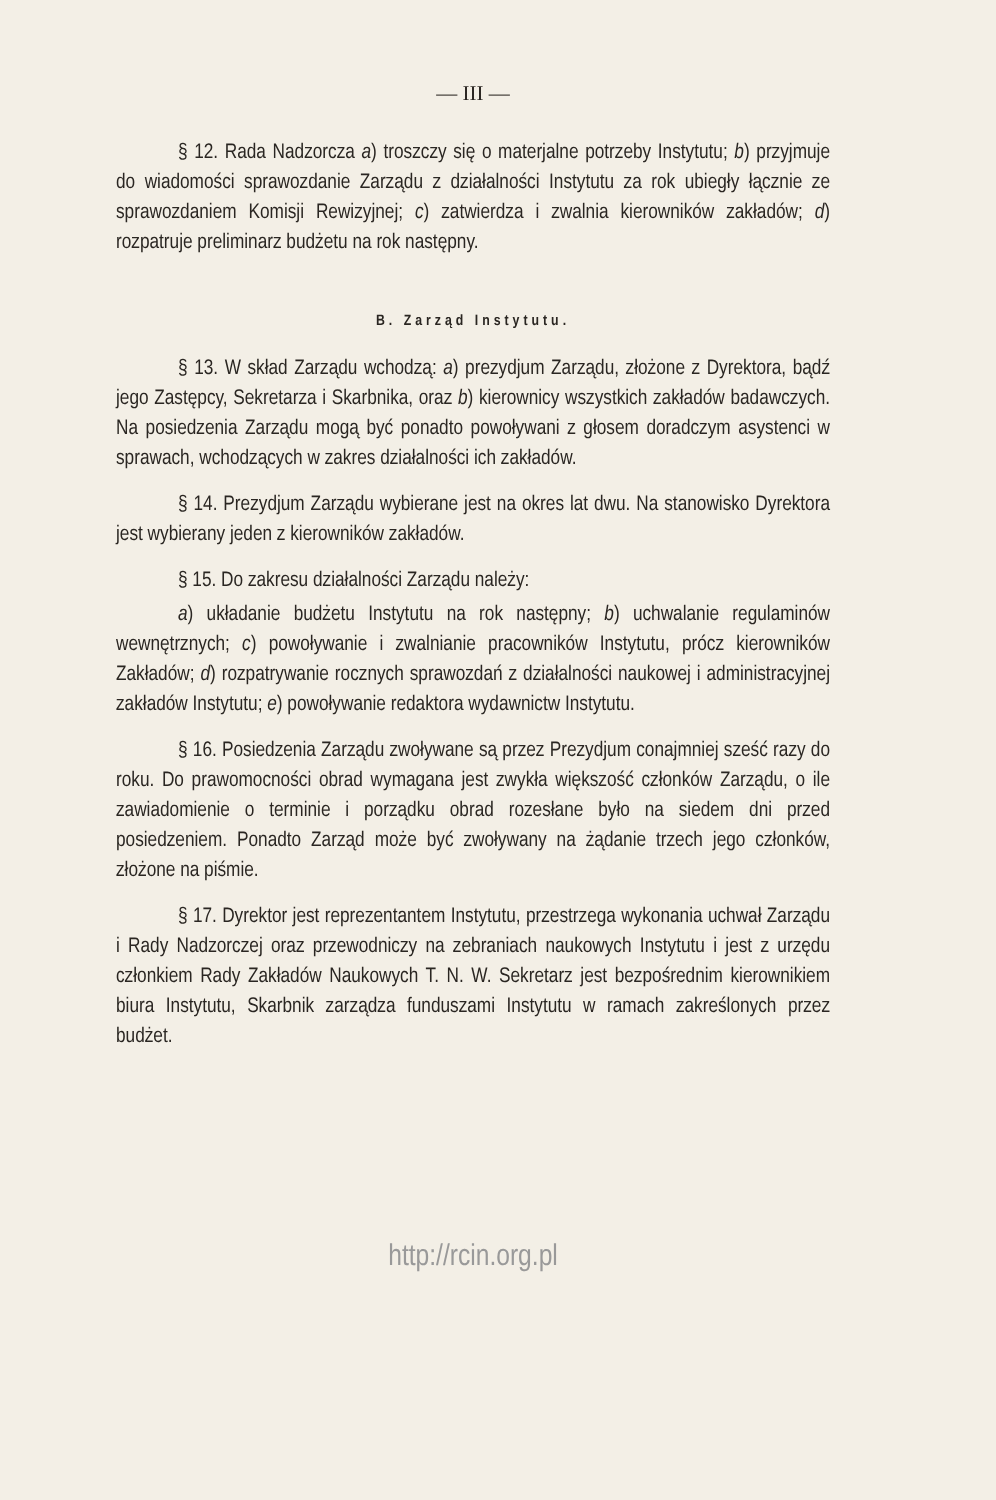— III —
§ 12. Rada Nadzorcza a) troszczy się o materjalne potrzeby Instytutu; b) przyjmuje do wiadomości sprawozdanie Zarządu z działalności Instytutu za rok ubiegły łącznie ze sprawozdaniem Komisji Rewizyjnej; c) zatwierdza i zwalnia kierowników zakładów; d) rozpatruje preliminarz budżetu na rok następny.
B. Zarząd Instytutu.
§ 13. W skład Zarządu wchodzą: a) prezydjum Zarządu, złożone z Dyrektora, bądź jego Zastępcy, Sekretarza i Skarbnika, oraz b) kierownicy wszystkich zakładów badawczych. Na posiedzenia Zarządu mogą być ponadto powoływani z głosem doradczym asystenci w sprawach, wchodzących w zakres działalności ich zakładów.
§ 14. Prezydjum Zarządu wybierane jest na okres lat dwu. Na stanowisko Dyrektora jest wybierany jeden z kierowników zakładów.
§ 15. Do zakresu działalności Zarządu należy:
a) układanie budżetu Instytutu na rok następny; b) uchwalanie regulaminów wewnętrznych; c) powoływanie i zwalnianie pracowników Instytutu, prócz kierowników Zakładów; d) rozpatrywanie rocznych sprawozdań z działalności naukowej i administracyjnej zakładów Instytutu; e) powoływanie redaktora wydawnictw Instytutu.
§ 16. Posiedzenia Zarządu zwoływane są przez Prezydjum conajmniej sześć razy do roku. Do prawomocności obrad wymagana jest zwykła większość członków Zarządu, o ile zawiadomienie o terminie i porządku obrad rozesłane było na siedem dni przed posiedzeniem. Ponadto Zarząd może być zwoływany na żądanie trzech jego członków, złożone na piśmie.
§ 17. Dyrektor jest reprezentantem Instytutu, przestrzega wykonania uchwał Zarządu i Rady Nadzorczej oraz przewodniczy na zebraniach naukowych Instytutu i jest z urzędu członkiem Rady Zakładów Naukowych T. N. W. Sekretarz jest bezpośrednim kierownikiem biura Instytutu, Skarbnik zarządza funduszami Instytutu w ramach zakreślonych przez budżet.
http://rcin.org.pl